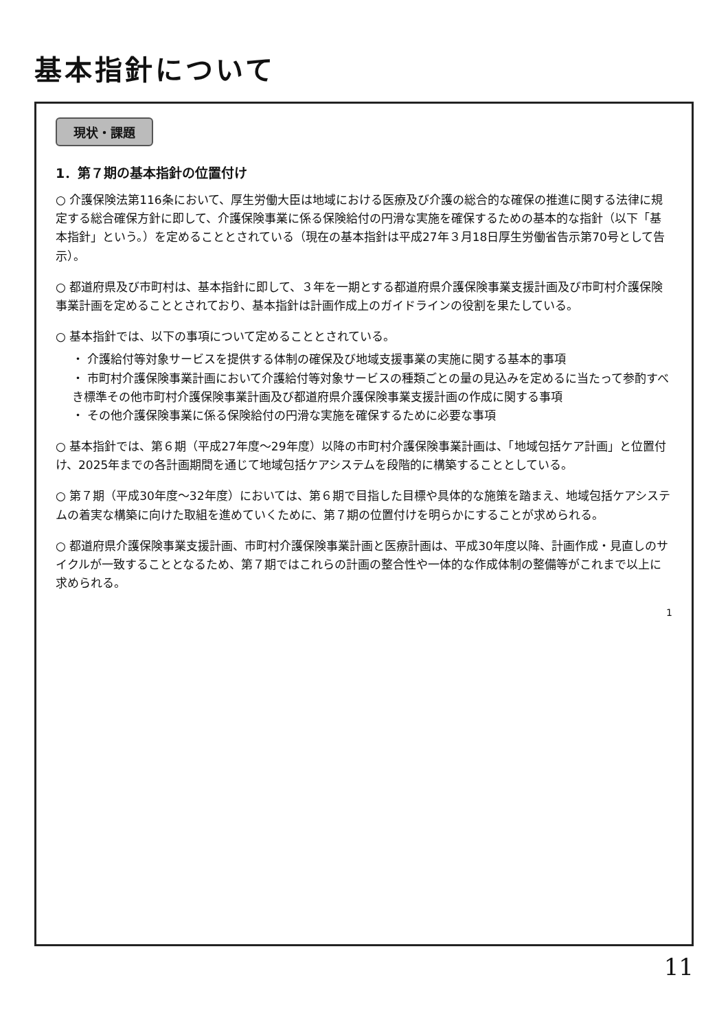基本指針について
現状・課題
1．第７期の基本指針の位置付け
○ 介護保険法第116条において、厚生労働大臣は地域における医療及び介護の総合的な確保の推進に関する法律に規定する総合確保方針に即して、介護保険事業に係る保険給付の円滑な実施を確保するための基本的な指針（以下「基本指針」という。）を定めることとされている（現在の基本指針は平成27年３月18日厚生労働省告示第70号として告示）。
○ 都道府県及び市町村は、基本指針に即して、３年を一期とする都道府県介護保険事業支援計画及び市町村介護保険事業計画を定めることとされており、基本指針は計画作成上のガイドラインの役割を果たしている。
○ 基本指針では、以下の事項について定めることとされている。
・ 介護給付等対象サービスを提供する体制の確保及び地域支援事業の実施に関する基本的事項
・ 市町村介護保険事業計画において介護給付等対象サービスの種類ごとの量の見込みを定めるに当たって参酌すべき標準その他市町村介護保険事業計画及び都道府県介護保険事業支援計画の作成に関する事項
・ その他介護保険事業に係る保険給付の円滑な実施を確保するために必要な事項
○ 基本指針では、第６期（平成27年度～29年度）以降の市町村介護保険事業計画は、「地域包括ケア計画」と位置付け、2025年までの各計画期間を通じて地域包括ケアシステムを段階的に構築することとしている。
○ 第７期（平成30年度～32年度）においては、第６期で目指した目標や具体的な施策を踏まえ、地域包括ケアシステムの着実な構築に向けた取組を進めていくために、第７期の位置付けを明らかにすることが求められる。
○ 都道府県介護保険事業支援計画、市町村介護保険事業計画と医療計画は、平成30年度以降、計画作成・見直しのサイクルが一致することとなるため、第７期ではこれらの計画の整合性や一体的な作成体制の整備等がこれまで以上に求められる。
1
11